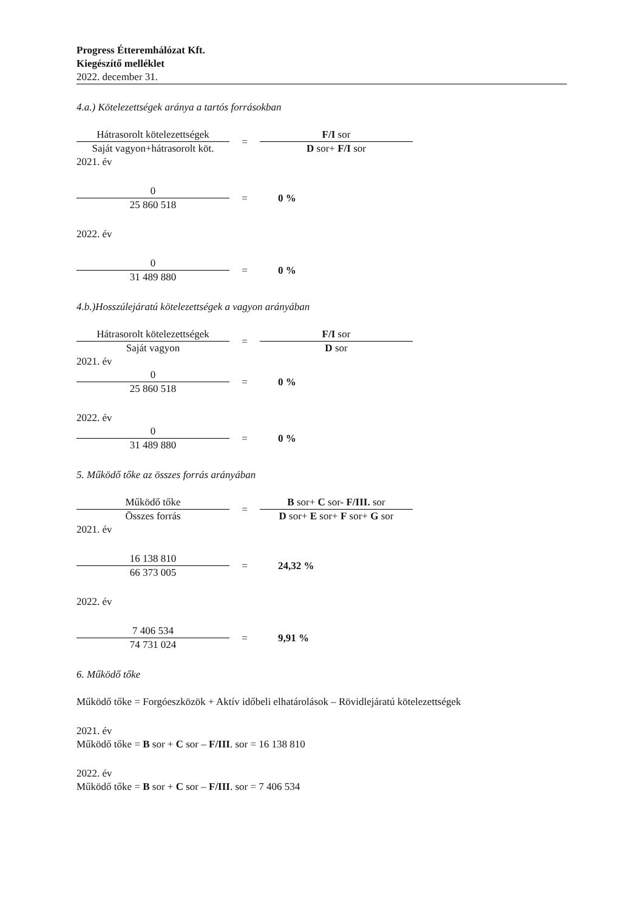Progress Étteremhálózat Kft.
Kiegészítő melléklet
2022. december 31.
4.a.) Kötelezettségek aránya a tartós forrásokban
Hátrasorolt kötelezettségek
Saját vagyon+hátrasorolt köt.
=
F/I sor
D sor+ F/I sor
2021. év
0
25 860 518
= 0 %
2022. év
0
31 489 880
= 0 %
4.b.)Hosszúlejáratú kötelezettségek a vagyon arányában
Hátrasorolt kötelezettségek
Saját vagyon
=
F/I sor
D sor
2021. év
0
25 860 518
= 0 %
2022. év
0
31 489 880
= 0 %
5. Működő tőke az összes forrás arányában
Működő tőke
Összes forrás
=
B sor+ C sor- F/III. sor
D sor+ E sor+ F sor+ G sor
2021. év
16 138 810
66 373 005
= 24,32 %
2022. év
7 406 534
74 731 024
= 9,91 %
6. Működő tőke
Működő tőke = Forgóeszközök + Aktív időbeli elhatárolások – Rövidlejáratú kötelezettségek
2021. év
Működő tőke = B sor + C sor – F/III. sor = 16 138 810
2022. év
Működő tőke = B sor + C sor – F/III. sor = 7 406 534